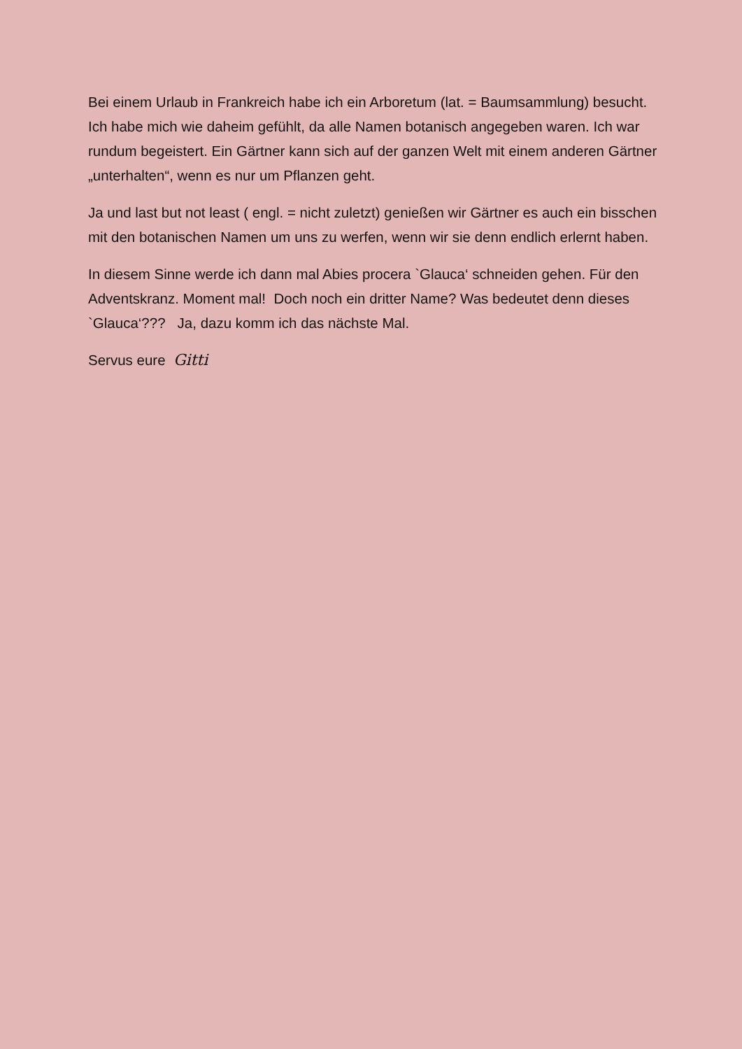Bei einem Urlaub in Frankreich habe ich ein Arboretum (lat. = Baumsammlung) besucht. Ich habe mich wie daheim gefühlt, da alle Namen botanisch angegeben waren. Ich war rundum begeistert. Ein Gärtner kann sich auf der ganzen Welt mit einem anderen Gärtner „unterhalten“, wenn es nur um Pflanzen geht.
Ja und last but not least ( engl. = nicht zuletzt) genießen wir Gärtner es auch ein bisschen mit den botanischen Namen um uns zu werfen, wenn wir sie denn endlich erlernt haben.
In diesem Sinne werde ich dann mal Abies procera `Glauca‘ schneiden gehen. Für den Adventskranz. Moment mal! Doch noch ein dritter Name? Was bedeutet denn dieses `Glauca‘??? Ja, dazu komm ich das nächste Mal.
Servus eure Gitti